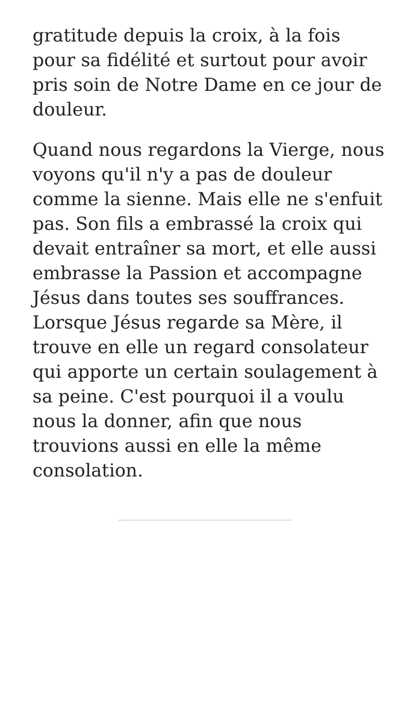gratitude depuis la croix, à la fois pour sa fidélité et surtout pour avoir pris soin de Notre Dame en ce jour de douleur.
Quand nous regardons la Vierge, nous voyons qu'il n'y a pas de douleur comme la sienne. Mais elle ne s'enfuit pas. Son fils a embrassé la croix qui devait entraîner sa mort, et elle aussi embrasse la Passion et accompagne Jésus dans toutes ses souffrances. Lorsque Jésus regarde sa Mère, il trouve en elle un regard consolateur qui apporte un certain soulagement à sa peine. C'est pourquoi il a voulu nous la donner, afin que nous trouvions aussi en elle la même consolation.